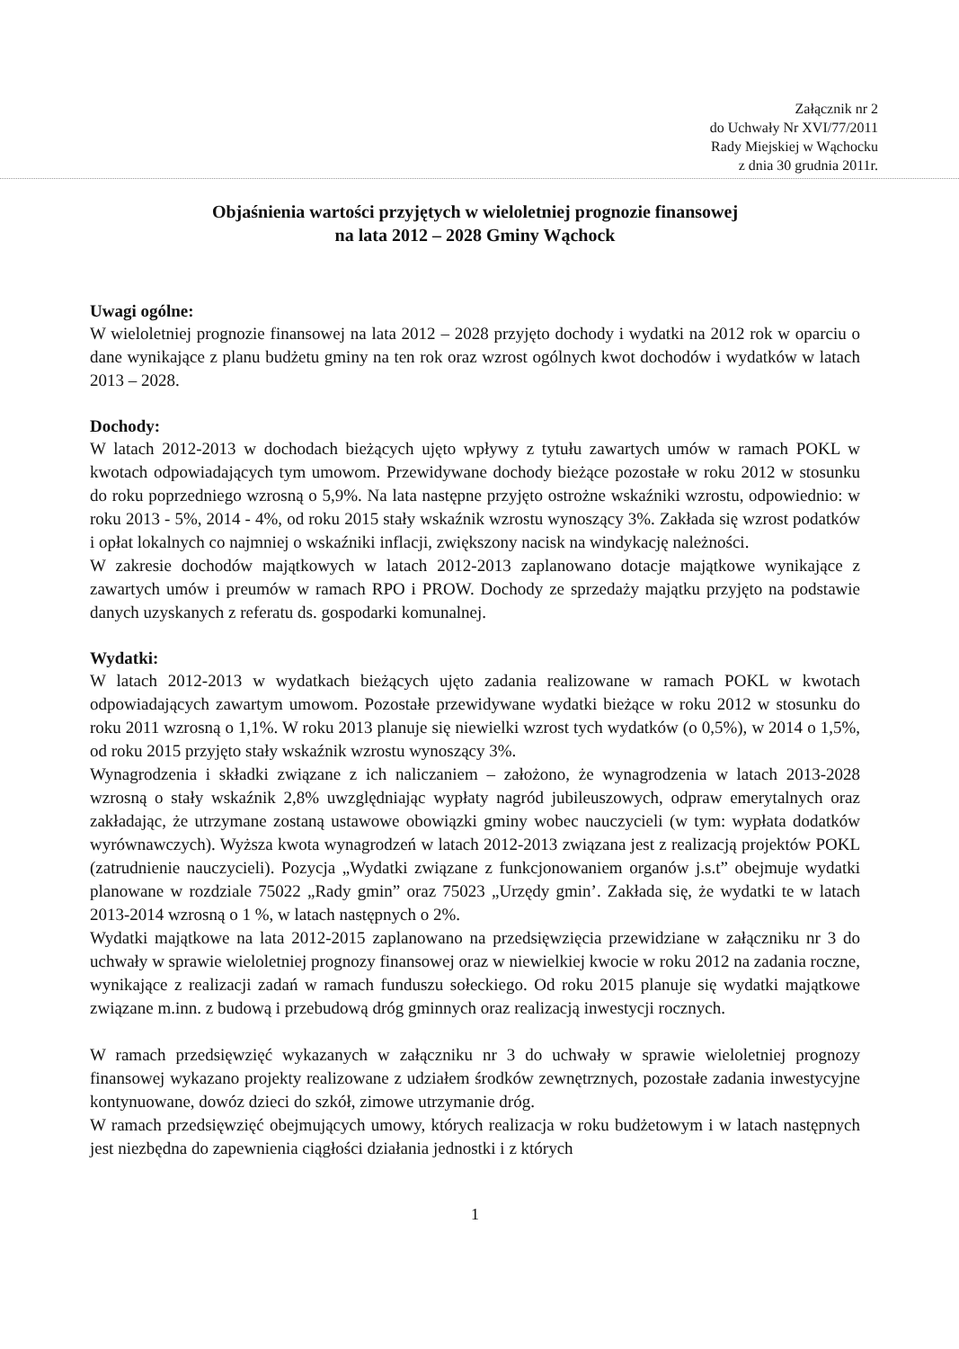Załącznik nr 2
do Uchwały Nr XVI/77/2011
Rady Miejskiej w Wąchocku
z dnia 30 grudnia 2011r.
Objaśnienia wartości przyjętych w wieloletniej prognozie finansowej
na lata 2012 – 2028 Gminy Wąchock
Uwagi ogólne:
W wieloletniej prognozie finansowej na lata 2012 – 2028 przyjęto dochody i wydatki na 2012 rok w oparciu o dane wynikające z planu budżetu gminy na ten rok oraz wzrost ogólnych kwot dochodów i wydatków w latach 2013 – 2028.
Dochody:
W latach 2012-2013 w dochodach bieżących ujęto wpływy z tytułu zawartych umów w ramach POKL w kwotach odpowiadających tym umowom. Przewidywane dochody bieżące pozostałe w roku 2012 w stosunku do roku poprzedniego wzrosną o 5,9%. Na lata następne przyjęto ostrożne wskaźniki wzrostu, odpowiednio: w roku 2013 - 5%, 2014 - 4%, od roku 2015 stały wskaźnik wzrostu wynoszący 3%. Zakłada się wzrost podatków i opłat lokalnych co najmniej o wskaźniki inflacji, zwiększony nacisk na windykację należności.
W zakresie dochodów majątkowych w latach 2012-2013 zaplanowano dotacje majątkowe wynikające z zawartych umów i preumów w ramach RPO i PROW. Dochody ze sprzedaży majątku przyjęto na podstawie danych uzyskanych z referatu ds. gospodarki komunalnej.
Wydatki:
W latach 2012-2013 w wydatkach bieżących ujęto zadania realizowane w ramach POKL w kwotach odpowiadających zawartym umowom. Pozostałe przewidywane wydatki bieżące w roku 2012 w stosunku do roku 2011 wzrosną o 1,1%. W roku 2013 planuje się niewielki wzrost tych wydatków (o 0,5%), w 2014 o 1,5%, od roku 2015 przyjęto stały wskaźnik wzrostu wynoszący 3%.
Wynagrodzenia i składki związane z ich naliczaniem – założono, że wynagrodzenia w latach 2013-2028 wzrosną o stały wskaźnik 2,8% uwzględniając wypłaty nagród jubileuszowych, odpraw emerytalnych oraz zakładając, że utrzymane zostaną ustawowe obowiązki gminy wobec nauczycieli (w tym: wypłata dodatków wyrównawczych). Wyższa kwota wynagrodzeń w latach 2012-2013 związana jest z realizacją projektów POKL (zatrudnienie nauczycieli). Pozycja „Wydatki związane z funkcjonowaniem organów j.s.t” obejmuje wydatki planowane w rozdziale 75022 „Rady gmin” oraz 75023 „Urzędy gmin’. Zakłada się, że wydatki te w latach 2013-2014 wzrosną o 1 %, w latach następnych o 2%.
Wydatki majątkowe na lata 2012-2015 zaplanowano na przedsięwzięcia przewidziane w załączniku nr 3 do uchwały w sprawie wieloletniej prognozy finansowej oraz w niewielkiej kwocie w roku 2012 na zadania roczne, wynikające z realizacji zadań w ramach funduszu sołeckiego. Od roku 2015 planuje się wydatki majątkowe związane m.inn. z budową i przebudową dróg gminnych oraz realizacją inwestycji rocznych.
W ramach przedsięwzięć wykazanych w załączniku nr 3 do uchwały w sprawie wieloletniej prognozy finansowej wykazano projekty realizowane z udziałem środków zewnętrznych, pozostałe zadania inwestycyjne kontynuowane, dowóz dzieci do szkół, zimowe utrzymanie dróg.
W ramach przedsięwzięć obejmujących umowy, których realizacja w roku budżetowym i w latach następnych jest niezbędna do zapewnienia ciągłości działania jednostki i z których
1